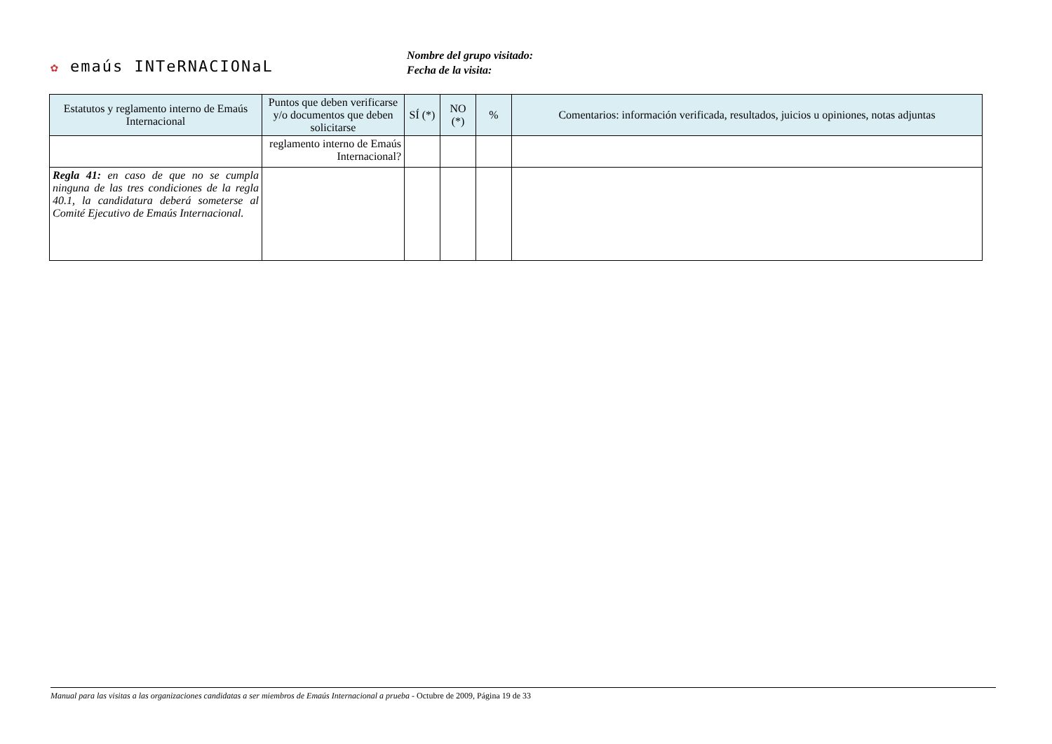✿ emaús INTeRNACIONaL
Nombre del grupo visitado:
Fecha de la visita:
| Estatutos y reglamento interno de Emaús Internacional | Puntos que deben verificarse y/o documentos que deben solicitarse | SÍ (*) | NO (*) | % | Comentarios: información verificada, resultados, juicios u opiniones, notas adjuntas |
| --- | --- | --- | --- | --- | --- |
| | reglamento interno de Emaús Internacional? | | | | |
| Regla 41: en caso de que no se cumpla ninguna de las tres condiciones de la regla 40.1, la candidatura deberá someterse al Comité Ejecutivo de Emaús Internacional. | | | | | |
Manual para las visitas a las organizaciones candidatas a ser miembros de Emaús Internacional a prueba - Octubre de 2009, Página 19 de 33